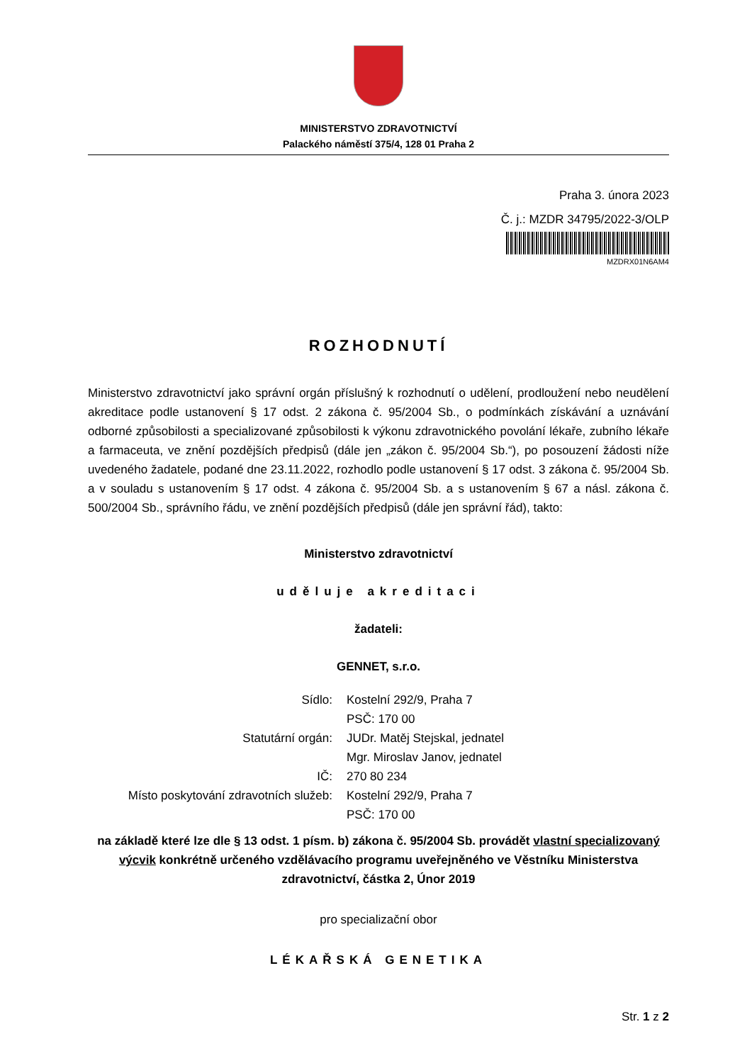MINISTERSTVO ZDRAVOTNICTVÍ
Palackého náměstí 375/4, 128 01 Praha 2
Praha 3. února 2023
Č. j.: MZDR 34795/2022-3/OLP
MZDRX01N6AM4
ROZHODNUTÍ
Ministerstvo zdravotnictví jako správní orgán příslušný k rozhodnutí o udělení, prodloužení nebo neudělení akreditace podle ustanovení § 17 odst. 2 zákona č. 95/2004 Sb., o podmínkách získávání a uznávání odborné způsobilosti a specializované způsobilosti k výkonu zdravotnického povolání lékaře, zubního lékaře a farmaceuta, ve znění pozdějších předpisů (dále jen „zákon č. 95/2004 Sb.“), po posouzení žádosti níže uvedeného žadatele, podané dne 23.11.2022, rozhodlo podle ustanovení § 17 odst. 3 zákona č. 95/2004 Sb. a v souladu s ustanovením § 17 odst. 4 zákona č. 95/2004 Sb. a s ustanovením § 67 a násl. zákona č. 500/2004 Sb., správního řádu, ve znění pozdějších předpisů (dále jen správní řád), takto:
Ministerstvo zdravotnictví
uděluje akreditaci
žadateli:
GENNET, s.r.o.
| Sídlo: | Kostelní 292/9, Praha 7 PSČ: 170 00 |
| Statutární orgán: | JUDr. Matěj Stejskal, jednatel Mgr. Miroslav Janov, jednatel |
| IČ: | 270 80 234 |
| Místo poskytování zdravotních služeb: | Kostelní 292/9, Praha 7 PSČ: 170 00 |
na základě které lze dle § 13 odst. 1 písm. b) zákona č. 95/2004 Sb. provádět vlastní specializovaný výcvik konkrétně určeného vzdělávacího programu uveřejněného ve Věstníku Ministerstva zdravotnictví, částka 2, Únor 2019
pro specializační obor
LÉKAŘSKÁ GENETIKA
Str. 1 z 2